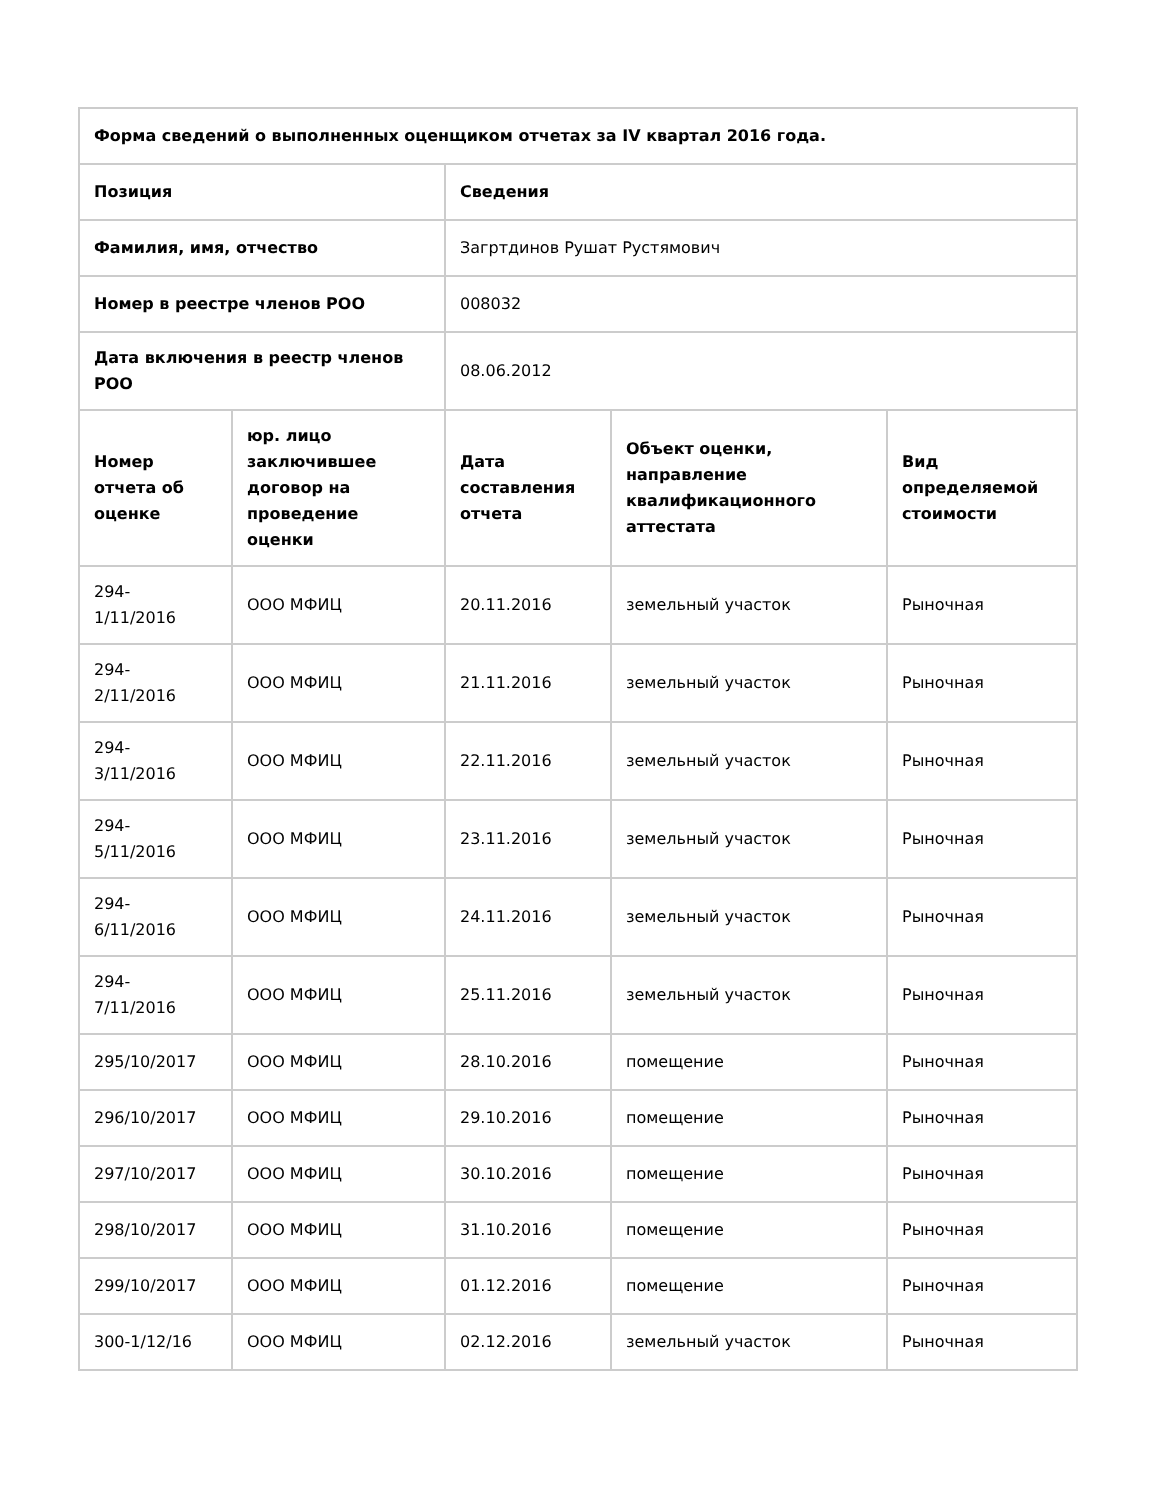| Форма сведений о выполненных оценщиком отчетах за IV квартал 2016 года. | | | | |
| --- | --- | --- | --- | --- |
| Позиция | | Сведения | | |
| Фамилия, имя, отчество | | Загртдинов Рушат Рустямович | | |
| Номер в реестре членов РОО | | 008032 | | |
| Дата включения в реестр членов РОО | | 08.06.2012 | | |
| Номер отчета об оценке | юр. лицо заключившее договор на проведение оценки | Дата составления отчета | Объект оценки, направление квалификационного аттестата | Вид определяемой стоимости |
| 294- 1/11/2016 | ООО МФИЦ | 20.11.2016 | земельный участок | Рыночная |
| 294- 2/11/2016 | ООО МФИЦ | 21.11.2016 | земельный участок | Рыночная |
| 294- 3/11/2016 | ООО МФИЦ | 22.11.2016 | земельный участок | Рыночная |
| 294- 5/11/2016 | ООО МФИЦ | 23.11.2016 | земельный участок | Рыночная |
| 294- 6/11/2016 | ООО МФИЦ | 24.11.2016 | земельный участок | Рыночная |
| 294- 7/11/2016 | ООО МФИЦ | 25.11.2016 | земельный участок | Рыночная |
| 295/10/2017 | ООО МФИЦ | 28.10.2016 | помещение | Рыночная |
| 296/10/2017 | ООО МФИЦ | 29.10.2016 | помещение | Рыночная |
| 297/10/2017 | ООО МФИЦ | 30.10.2016 | помещение | Рыночная |
| 298/10/2017 | ООО МФИЦ | 31.10.2016 | помещение | Рыночная |
| 299/10/2017 | ООО МФИЦ | 01.12.2016 | помещение | Рыночная |
| 300-1/12/16 | ООО МФИЦ | 02.12.2016 | земельный участок | Рыночная |